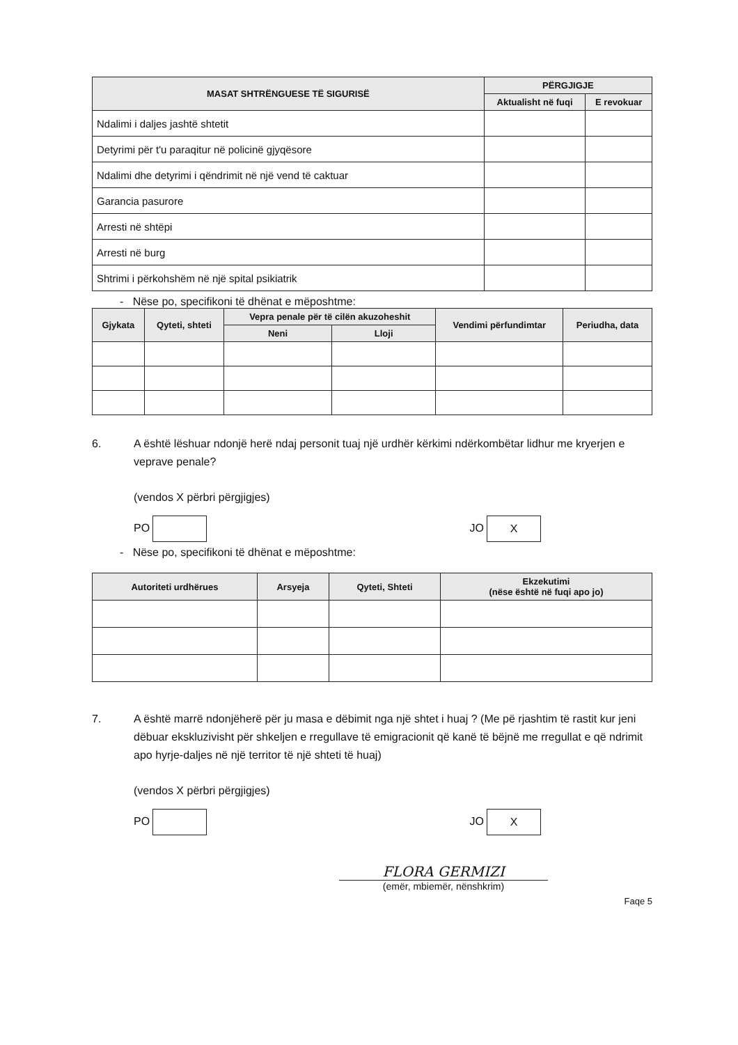| MASAT SHTRËNGUESE TË SIGURISË | PËRGJIGJE | |
| --- | --- | --- |
| | Aktualisht në fuqi | E revokuar |
| Ndalimi i daljes jashtë shtetit | | |
| Detyrimi për t'u paraqitur në policinë gjyqësore | | |
| Ndalimi dhe detyrimi i qëndrimit në një vend të caktuar | | |
| Garancia pasurore | | |
| Arresti në shtëpi | | |
| Arresti në burg | | |
| Shtrimi i përkohshëm në një spital psikiatrik | | |
- Nëse po, specifikoni të dhënat e mëposhtme:
| Gjykata | Qyteti, shteti | Vepra penale për të cilën akuzoheshit | | Vendimi përfundimtar | Periudha, data |
| --- | --- | --- | --- | --- | --- |
| | | Neni | Lloji | | |
6. A është lëshuar ndonjë herë ndaj personit tuaj një urdhër kërkimi ndërkombëtar lidhur me kryerjen e veprave penale?
(vendos X përbri përgjigjes)
PO JO X
- Nëse po, specifikoni të dhënat e mëposhtme:
| Autoriteti urdhërues | Arsyeja | Qyteti, Shteti | Ekzekutimi (nëse është në fuqi apo jo) |
| --- | --- | --- | --- |
7. A është marrë ndonjëherë për ju masa e dëbimit nga një shtet i huaj ? (Me pë rjashtim të rastit kur jeni dëbuar ekskluzivisht për shkeljen e rregullave të emigracionit që kanë të bëjnë me rregullat e që ndrimit apo hyrje-daljes në një territor të një shteti të huaj)
(vendos X përbri përgjigjes)
PO JO X
FLORA GERMIZI
(emër, mbiemër, nënshkrim)
Faqe 5